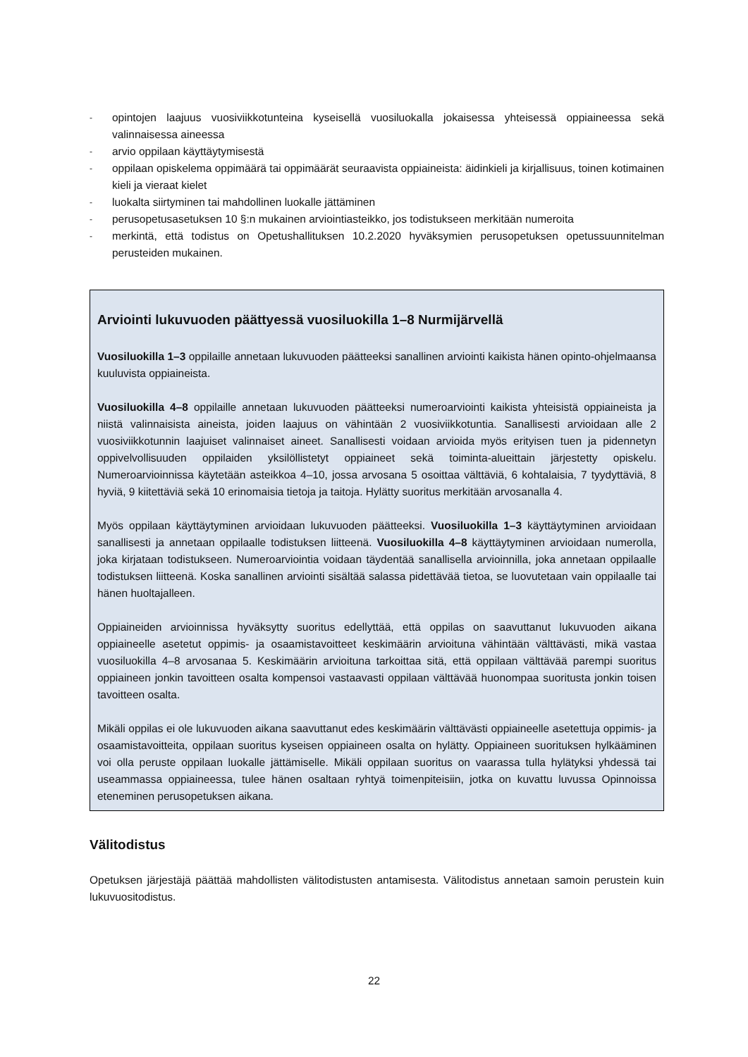- opintojen laajuus vuosiviikkotunteina kyseisellä vuosiluokalla jokaisessa yhteisessä oppiaineessa sekä valinnaisessa aineessa
- arvio oppilaan käyttäytymisestä
- oppilaan opiskelema oppimäärä tai oppimäärät seuraavista oppiaineista: äidinkieli ja kirjallisuus, toinen kotimainen kieli ja vieraat kielet
- luokalta siirtyminen tai mahdollinen luokalle jättäminen
- perusopetusasetuksen 10 §:n mukainen arviointiasteikko, jos todistukseen merkitään numeroita
- merkintä, että todistus on Opetushallituksen 10.2.2020 hyväksymien perusopetuksen opetussuunnitelman perusteiden mukainen.
Arviointi lukuvuoden päättyessä vuosiluokilla 1–8 Nurmijärvellä
Vuosiluokilla 1–3 oppilaille annetaan lukuvuoden päätteeksi sanallinen arviointi kaikista hänen opinto-ohjelmaansa kuuluvista oppiaineista.
Vuosiluokilla 4–8 oppilaille annetaan lukuvuoden päätteeksi numeroarviointi kaikista yhteisistä oppiaineista ja niistä valinnaisista aineista, joiden laajuus on vähintään 2 vuosiviikkotuntia. Sanallisesti arvioidaan alle 2 vuosiviikkotunnin laajuiset valinnaiset aineet. Sanallisesti voidaan arvioida myös erityisen tuen ja pidennetyn oppivelvollisuuden oppilaiden yksilöllistetyt oppiaineet sekä toiminta-alueittain järjestetty opiskelu. Numeroarvioinnissa käytetään asteikkoa 4–10, jossa arvosana 5 osoittaa välttäviä, 6 kohtalaisia, 7 tyydyttäviä, 8 hyviä, 9 kiitettäviä sekä 10 erinomaisia tietoja ja taitoja. Hylätty suoritus merkitään arvosanalla 4.
Myös oppilaan käyttäytyminen arvioidaan lukuvuoden päätteeksi. Vuosiluokilla 1–3 käyttäytyminen arvioidaan sanallisesti ja annetaan oppilaalle todistuksen liitteenä. Vuosiluokilla 4–8 käyttäytyminen arvioidaan numerolla, joka kirjataan todistukseen. Numeroarviointia voidaan täydentää sanallisella arvioinnilla, joka annetaan oppilaalle todistuksen liitteenä. Koska sanallinen arviointi sisältää salassa pidettävää tietoa, se luovutetaan vain oppilaalle tai hänen huoltajalleen.
Oppiaineiden arvioinnissa hyväksytty suoritus edellyttää, että oppilas on saavuttanut lukuvuoden aikana oppiaineelle asetetut oppimis- ja osaamistavoitteet keskimäärin arvioituna vähintään välttävästi, mikä vastaa vuosiluokilla 4–8 arvosanaa 5. Keskimäärin arvioituna tarkoittaa sitä, että oppilaan välttävää parempi suoritus oppiaineen jonkin tavoitteen osalta kompensoi vastaavasti oppilaan välttävää huonompaa suoritusta jonkin toisen tavoitteen osalta.
Mikäli oppilas ei ole lukuvuoden aikana saavuttanut edes keskimäärin välttävästi oppiaineelle asetettuja oppimis- ja osaamistavoitteita, oppilaan suoritus kyseisen oppiaineen osalta on hylätty. Oppiaineen suorituksen hylkääminen voi olla peruste oppilaan luokalle jättämiselle. Mikäli oppilaan suoritus on vaarassa tulla hylätyksi yhdessä tai useammassa oppiaineessa, tulee hänen osaltaan ryhtyä toimenpiteisiin, jotka on kuvattu luvussa Opinnoissa eteneminen perusopetuksen aikana.
Välitodistus
Opetuksen järjestäjä päättää mahdollisten välitodistusten antamisesta. Välitodistus annetaan samoin perustein kuin lukuvuositodistus.
22